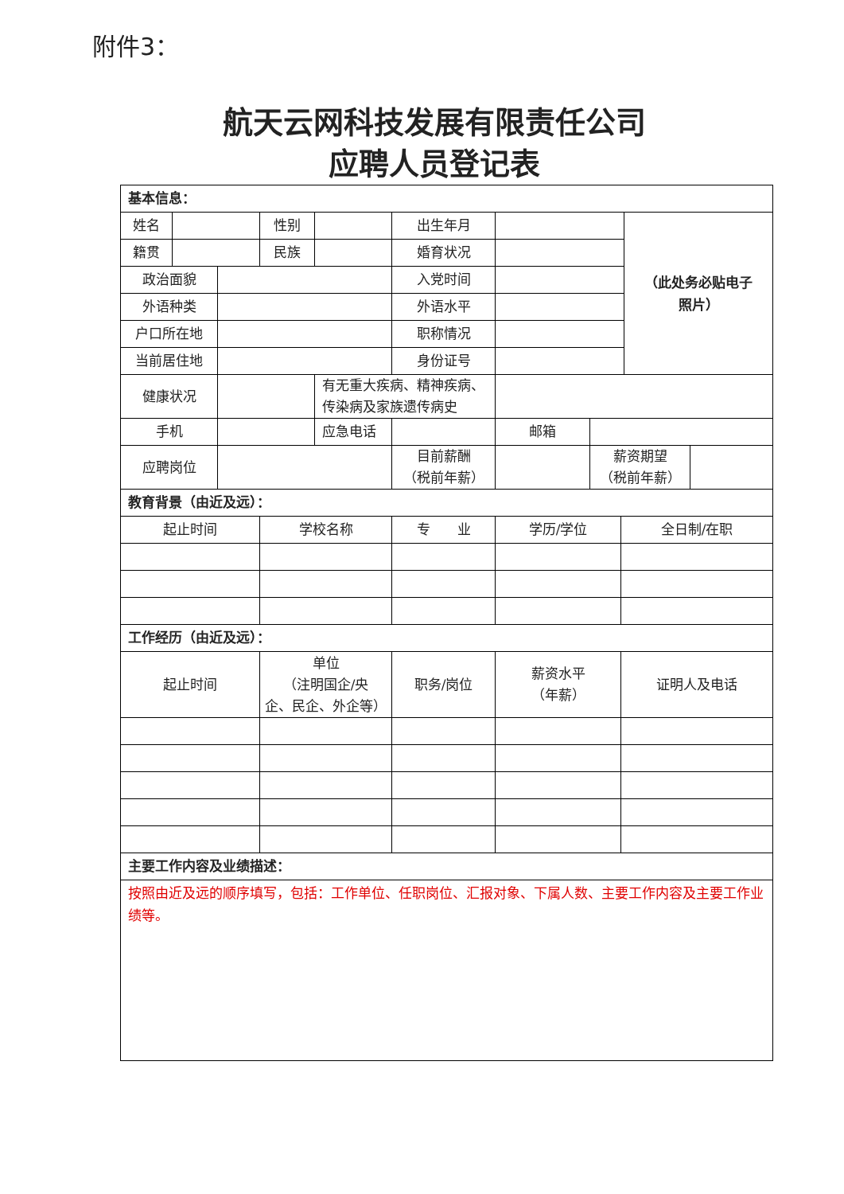附件3：
航天云网科技发展有限责任公司
应聘人员登记表
| 基本信息： | | | | | | | | | | |
| 姓名 | | | 性别 | | 出生年月 | | | | （此处务必贴电子 照片） | |
| 籍贯 | | | 民族 | | 婚育状况 | | | | | |
| 政治面貌 | | | | | 入党时间 | | | | | |
| 外语种类 | | | | | 外语水平 | | | | | |
| 户口所在地 | | | | | 职称情况 | | | | | |
| 当前居住地 | | | | | 身份证号 | | | | | |
| 健康状况 | | | | 有无重大疾病、精神疾病、 传染病及家族遗传病史 | | | | | | |
| 手机 | | | | 应急电话 | | 邮箱 | | | | |
| 应聘岗位 | | | | | 目前薪酬 （税前年薪） | | 薪资期望 （税前年薪） | | | |
| 教育背景（由近及远）： | | | | | | | | | | |
| 起止时间 | | | 学校名称 | | 专 业 | 学历/学位 | | 全日制/在职 | | |
| 工作经历（由近及远）： | | | | | | | | | | |
| 起止时间 | | | 单位 （注明国企/央 企、民企、外企等） | | 职务/岗位 | 薪资水平 （年薪） | | 证明人及电话 | | |
| 主要工作内容及业绩描述： | | | | | | | | | | |
| 按照由近及远的顺序填写，包括：工作单位、任职岗位、汇报对象、下属人数、主要工作内容及主要工作业绩等。 | | | | | | | | | | |